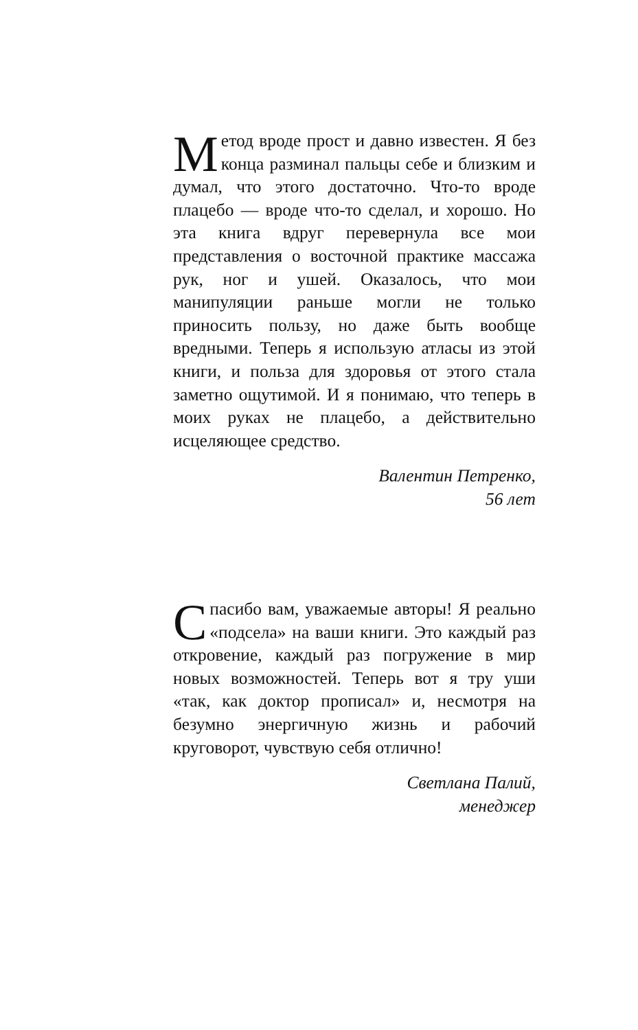Метод вроде прост и давно известен. Я без конца разминал пальцы себе и близким и думал, что этого достаточно. Что-то вроде плацебо — вроде что-то сделал, и хорошо. Но эта книга вдруг перевернула все мои представления о восточной практике массажа рук, ног и ушей. Оказалось, что мои манипуляции раньше могли не только приносить пользу, но даже быть вообще вредными. Теперь я использую атласы из этой книги, и польза для здоровья от этого стала заметно ощутимой. И я понимаю, что теперь в моих руках не плацебо, а действительно исцеляющее средство.
Валентин Петренко,
56 лет
Спасибо вам, уважаемые авторы! Я реально «подсела» на ваши книги. Это каждый раз откровение, каждый раз погружение в мир новых возможностей. Теперь вот я тру уши «так, как доктор прописал» и, несмотря на безумно энергичную жизнь и рабочий круговорот, чувствую себя отлично!
Светлана Палий,
менеджер